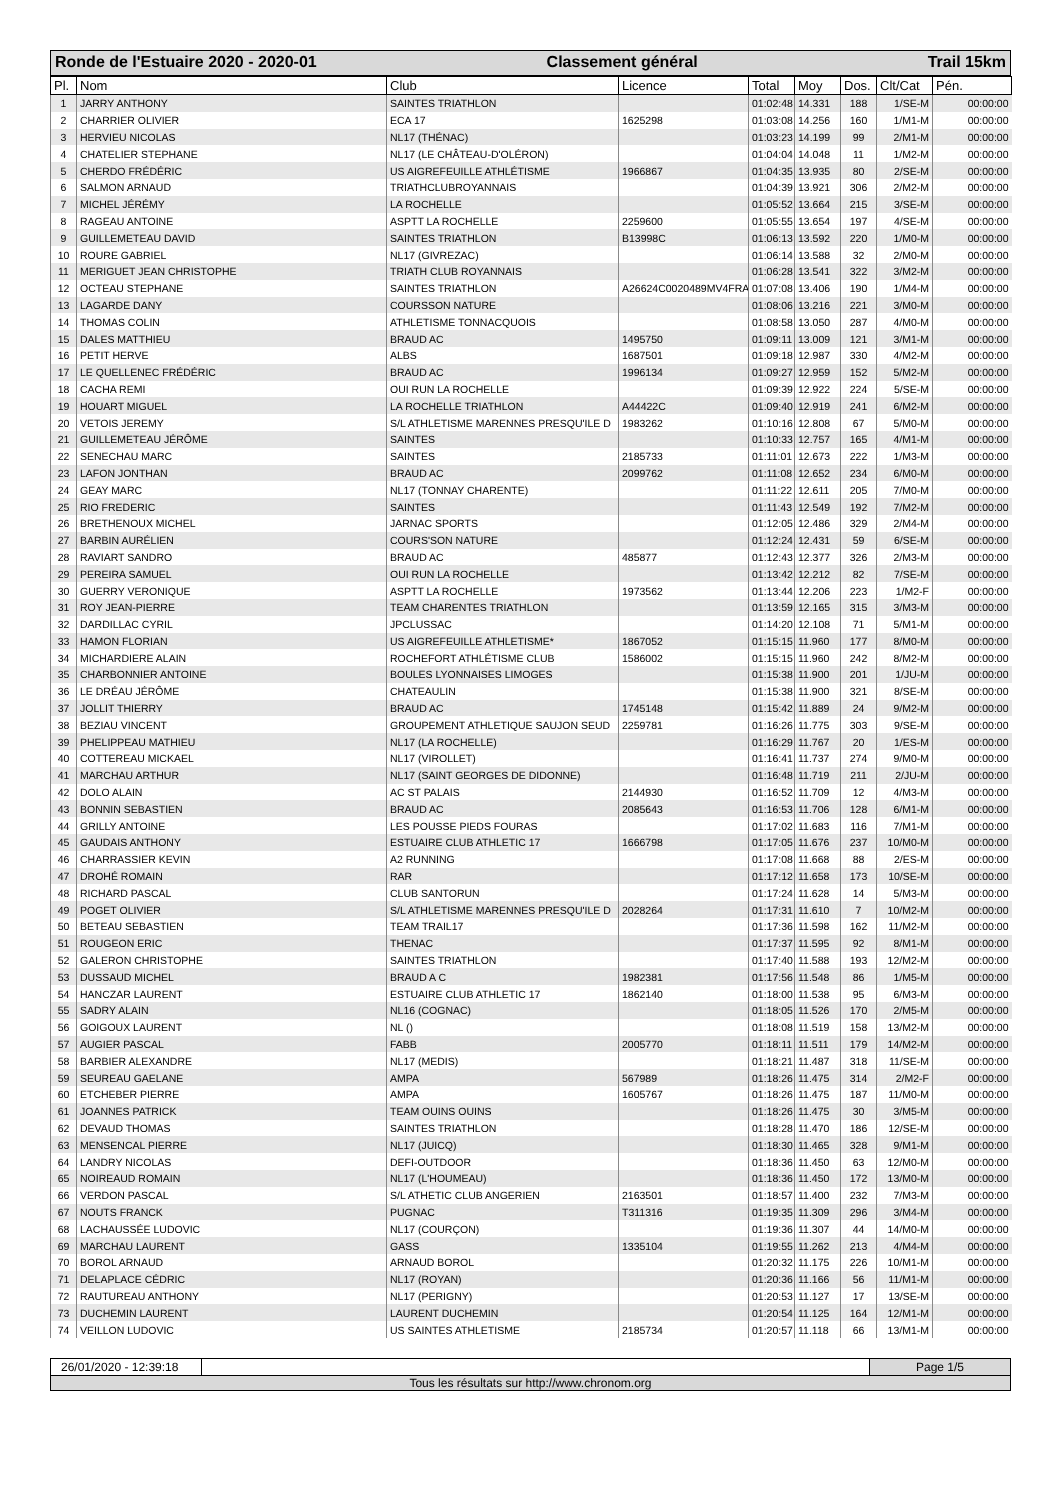Ronde de l'Estuaire 2020 - 2020-01 Classement général Trail 15km
| Pl. | Nom | Club | Licence | Total | Moy | Dos. | Clt/Cat | Pén. |
| --- | --- | --- | --- | --- | --- | --- | --- | --- |
| 1 | JARRY ANTHONY | SAINTES TRIATHLON | | 01:02:48 | 14.331 | 188 | 1/SE-M | 00:00:00 |
| 2 | CHARRIER OLIVIER | ECA 17 | 1625298 | 01:03:08 | 14.256 | 160 | 1/M1-M | 00:00:00 |
| 3 | HERVIEU NICOLAS | NL17 (THÉNAC) | | 01:03:23 | 14.199 | 99 | 2/M1-M | 00:00:00 |
| 4 | CHATELIER STEPHANE | NL17 (LE CHÂTEAU-D'OLÉRON) | | 01:04:04 | 14.048 | 11 | 1/M2-M | 00:00:00 |
| 5 | CHERDO FRÉDÉRIC | US AIGREFEUILLE ATHLÉTISME | 1966867 | 01:04:35 | 13.935 | 80 | 2/SE-M | 00:00:00 |
| 6 | SALMON ARNAUD | TRIATHCLUBROYANNAIS | | 01:04:39 | 13.921 | 306 | 2/M2-M | 00:00:00 |
| 7 | MICHEL JÉRÉMY | LA ROCHELLE | | 01:05:52 | 13.664 | 215 | 3/SE-M | 00:00:00 |
| 8 | RAGEAU ANTOINE | ASPTT LA ROCHELLE | 2259600 | 01:05:55 | 13.654 | 197 | 4/SE-M | 00:00:00 |
| 9 | GUILLEMETEAU DAVID | SAINTES TRIATHLON | B13998C | 01:06:13 | 13.592 | 220 | 1/M0-M | 00:00:00 |
| 10 | ROURE GABRIEL | NL17 (GIVREZAC) | | 01:06:14 | 13.588 | 32 | 2/M0-M | 00:00:00 |
| 11 | MERIGUET JEAN CHRISTOPHE | TRIATH CLUB ROYANNAIS | | 01:06:28 | 13.541 | 322 | 3/M2-M | 00:00:00 |
| 12 | OCTEAU STEPHANE | SAINTES TRIATHLON | A26624C0020489MV4FRA | 01:07:08 | 13.406 | 190 | 1/M4-M | 00:00:00 |
| 13 | LAGARDE DANY | COURSSON NATURE | | 01:08:06 | 13.216 | 221 | 3/M0-M | 00:00:00 |
| 14 | THOMAS COLIN | ATHLETISME TONNACQUOIS | | 01:08:58 | 13.050 | 287 | 4/M0-M | 00:00:00 |
| 15 | DALES MATTHIEU | BRAUD AC | 1495750 | 01:09:11 | 13.009 | 121 | 3/M1-M | 00:00:00 |
| 16 | PETIT HERVE | ALBS | 1687501 | 01:09:18 | 12.987 | 330 | 4/M2-M | 00:00:00 |
| 17 | LE QUELLENEC FRÉDÉRIC | BRAUD AC | 1996134 | 01:09:27 | 12.959 | 152 | 5/M2-M | 00:00:00 |
| 18 | CACHA REMI | OUI RUN LA ROCHELLE | | 01:09:39 | 12.922 | 224 | 5/SE-M | 00:00:00 |
| 19 | HOUART MIGUEL | LA ROCHELLE TRIATHLON | A44422C | 01:09:40 | 12.919 | 241 | 6/M2-M | 00:00:00 |
| 20 | VETOIS JEREMY | S/L ATHLETISME MARENNES PRESQU'ILE D | 1983262 | 01:10:16 | 12.808 | 67 | 5/M0-M | 00:00:00 |
| 21 | GUILLEMETEAU JÉRÔME | SAINTES | | 01:10:33 | 12.757 | 165 | 4/M1-M | 00:00:00 |
| 22 | SENECHAU MARC | SAINTES | 2185733 | 01:11:01 | 12.673 | 222 | 1/M3-M | 00:00:00 |
| 23 | LAFON JONTHAN | BRAUD AC | 2099762 | 01:11:08 | 12.652 | 234 | 6/M0-M | 00:00:00 |
| 24 | GEAY MARC | NL17 (TONNAY CHARENTE) | | 01:11:22 | 12.611 | 205 | 7/M0-M | 00:00:00 |
| 25 | RIO FREDERIC | SAINTES | | 01:11:43 | 12.549 | 192 | 7/M2-M | 00:00:00 |
| 26 | BRETHENOUX MICHEL | JARNAC SPORTS | | 01:12:05 | 12.486 | 329 | 2/M4-M | 00:00:00 |
| 27 | BARBIN AURÉLIEN | COURS'SON NATURE | | 01:12:24 | 12.431 | 59 | 6/SE-M | 00:00:00 |
| 28 | RAVIART SANDRO | BRAUD AC | 485877 | 01:12:43 | 12.377 | 326 | 2/M3-M | 00:00:00 |
| 29 | PEREIRA SAMUEL | OUI RUN LA ROCHELLE | | 01:13:42 | 12.212 | 82 | 7/SE-M | 00:00:00 |
| 30 | GUERRY VERONIQUE | ASPTT LA ROCHELLE | 1973562 | 01:13:44 | 12.206 | 223 | 1/M2-F | 00:00:00 |
| 31 | ROY JEAN-PIERRE | TEAM CHARENTES TRIATHLON | | 01:13:59 | 12.165 | 315 | 3/M3-M | 00:00:00 |
| 32 | DARDILLAC CYRIL | JPCLUSSAC | | 01:14:20 | 12.108 | 71 | 5/M1-M | 00:00:00 |
| 33 | HAMON FLORIAN | US AIGREFEUILLE ATHLETISME* | 1867052 | 01:15:15 | 11.960 | 177 | 8/M0-M | 00:00:00 |
| 34 | MICHARDIERE ALAIN | ROCHEFORT ATHLÉTISME CLUB | 1586002 | 01:15:15 | 11.960 | 242 | 8/M2-M | 00:00:00 |
| 35 | CHARBONNIER ANTOINE | BOULES LYONNAISES LIMOGES | | 01:15:38 | 11.900 | 201 | 1/JU-M | 00:00:00 |
| 36 | LE DRÉAU JÉRÔME | CHATEAULIN | | 01:15:38 | 11.900 | 321 | 8/SE-M | 00:00:00 |
| 37 | JOLLIT THIERRY | BRAUD AC | 1745148 | 01:15:42 | 11.889 | 24 | 9/M2-M | 00:00:00 |
| 38 | BEZIAU VINCENT | GROUPEMENT ATHLETIQUE SAUJON SEUD | 2259781 | 01:16:26 | 11.775 | 303 | 9/SE-M | 00:00:00 |
| 39 | PHELIPPEAU MATHIEU | NL17 (LA ROCHELLE) | | 01:16:29 | 11.767 | 20 | 1/ES-M | 00:00:00 |
| 40 | COTTEREAU MICKAEL | NL17 (VIROLLET) | | 01:16:41 | 11.737 | 274 | 9/M0-M | 00:00:00 |
| 41 | MARCHAU ARTHUR | NL17 (SAINT GEORGES DE DIDONNE) | | 01:16:48 | 11.719 | 211 | 2/JU-M | 00:00:00 |
| 42 | DOLO ALAIN | AC ST PALAIS | 2144930 | 01:16:52 | 11.709 | 12 | 4/M3-M | 00:00:00 |
| 43 | BONNIN SEBASTIEN | BRAUD AC | 2085643 | 01:16:53 | 11.706 | 128 | 6/M1-M | 00:00:00 |
| 44 | GRILLY ANTOINE | LES POUSSE PIEDS FOURAS | | 01:17:02 | 11.683 | 116 | 7/M1-M | 00:00:00 |
| 45 | GAUDAIS ANTHONY | ESTUAIRE CLUB ATHLETIC 17 | 1666798 | 01:17:05 | 11.676 | 237 | 10/M0-M | 00:00:00 |
| 46 | CHARRASSIER KEVIN | A2 RUNNING | | 01:17:08 | 11.668 | 88 | 2/ES-M | 00:00:00 |
| 47 | DROHÉ ROMAIN | RAR | | 01:17:12 | 11.658 | 173 | 10/SE-M | 00:00:00 |
| 48 | RICHARD PASCAL | CLUB SANTORUN | | 01:17:24 | 11.628 | 14 | 5/M3-M | 00:00:00 |
| 49 | POGET OLIVIER | S/L ATHLETISME MARENNES PRESQU'ILE D | 2028264 | 01:17:31 | 11.610 | 7 | 10/M2-M | 00:00:00 |
| 50 | BETEAU SEBASTIEN | TEAM TRAIL17 | | 01:17:36 | 11.598 | 162 | 11/M2-M | 00:00:00 |
| 51 | ROUGEON ERIC | THENAC | | 01:17:37 | 11.595 | 92 | 8/M1-M | 00:00:00 |
| 52 | GALERON CHRISTOPHE | SAINTES TRIATHLON | | 01:17:40 | 11.588 | 193 | 12/M2-M | 00:00:00 |
| 53 | DUSSAUD MICHEL | BRAUD A C | 1982381 | 01:17:56 | 11.548 | 86 | 1/M5-M | 00:00:00 |
| 54 | HANCZAR LAURENT | ESTUAIRE CLUB ATHLETIC 17 | 1862140 | 01:18:00 | 11.538 | 95 | 6/M3-M | 00:00:00 |
| 55 | SADRY ALAIN | NL16 (COGNAC) | | 01:18:05 | 11.526 | 170 | 2/M5-M | 00:00:00 |
| 56 | GOIGOUX LAURENT | NL () | | 01:18:08 | 11.519 | 158 | 13/M2-M | 00:00:00 |
| 57 | AUGIER PASCAL | FABB | 2005770 | 01:18:11 | 11.511 | 179 | 14/M2-M | 00:00:00 |
| 58 | BARBIER ALEXANDRE | NL17 (MEDIS) | | 01:18:21 | 11.487 | 318 | 11/SE-M | 00:00:00 |
| 59 | SEUREAU GAELANE | AMPA | 567989 | 01:18:26 | 11.475 | 314 | 2/M2-F | 00:00:00 |
| 60 | ETCHEBER PIERRE | AMPA | 1605767 | 01:18:26 | 11.475 | 187 | 11/M0-M | 00:00:00 |
| 61 | JOANNES PATRICK | TEAM OUINS OUINS | | 01:18:26 | 11.475 | 30 | 3/M5-M | 00:00:00 |
| 62 | DEVAUD THOMAS | SAINTES TRIATHLON | | 01:18:28 | 11.470 | 186 | 12/SE-M | 00:00:00 |
| 63 | MENSENCAL PIERRE | NL17 (JUICQ) | | 01:18:30 | 11.465 | 328 | 9/M1-M | 00:00:00 |
| 64 | LANDRY NICOLAS | DEFI-OUTDOOR | | 01:18:36 | 11.450 | 63 | 12/M0-M | 00:00:00 |
| 65 | NOIREAUD ROMAIN | NL17 (L'HOUMEAU) | | 01:18:36 | 11.450 | 172 | 13/M0-M | 00:00:00 |
| 66 | VERDON PASCAL | S/L ATHETIC CLUB ANGERIEN | 2163501 | 01:18:57 | 11.400 | 232 | 7/M3-M | 00:00:00 |
| 67 | NOUTS FRANCK | PUGNAC | T311316 | 01:19:35 | 11.309 | 296 | 3/M4-M | 00:00:00 |
| 68 | LACHAUSSÉE LUDOVIC | NL17 (COURÇON) | | 01:19:36 | 11.307 | 44 | 14/M0-M | 00:00:00 |
| 69 | MARCHAU LAURENT | GASS | 1335104 | 01:19:55 | 11.262 | 213 | 4/M4-M | 00:00:00 |
| 70 | BOROL ARNAUD | ARNAUD BOROL | | 01:20:32 | 11.175 | 226 | 10/M1-M | 00:00:00 |
| 71 | DELAPLACE CÉDRIC | NL17 (ROYAN) | | 01:20:36 | 11.166 | 56 | 11/M1-M | 00:00:00 |
| 72 | RAUTUREAU ANTHONY | NL17 (PERIGNY) | | 01:20:53 | 11.127 | 17 | 13/SE-M | 00:00:00 |
| 73 | DUCHEMIN LAURENT | LAURENT DUCHEMIN | | 01:20:54 | 11.125 | 164 | 12/M1-M | 00:00:00 |
| 74 | VEILLON LUDOVIC | US SAINTES ATHLETISME | 2185734 | 01:20:57 | 11.118 | 66 | 13/M1-M | 00:00:00 |
26/01/2020 - 12:39:18
Page 1/5
Tous les résultats sur http://www.chronom.org